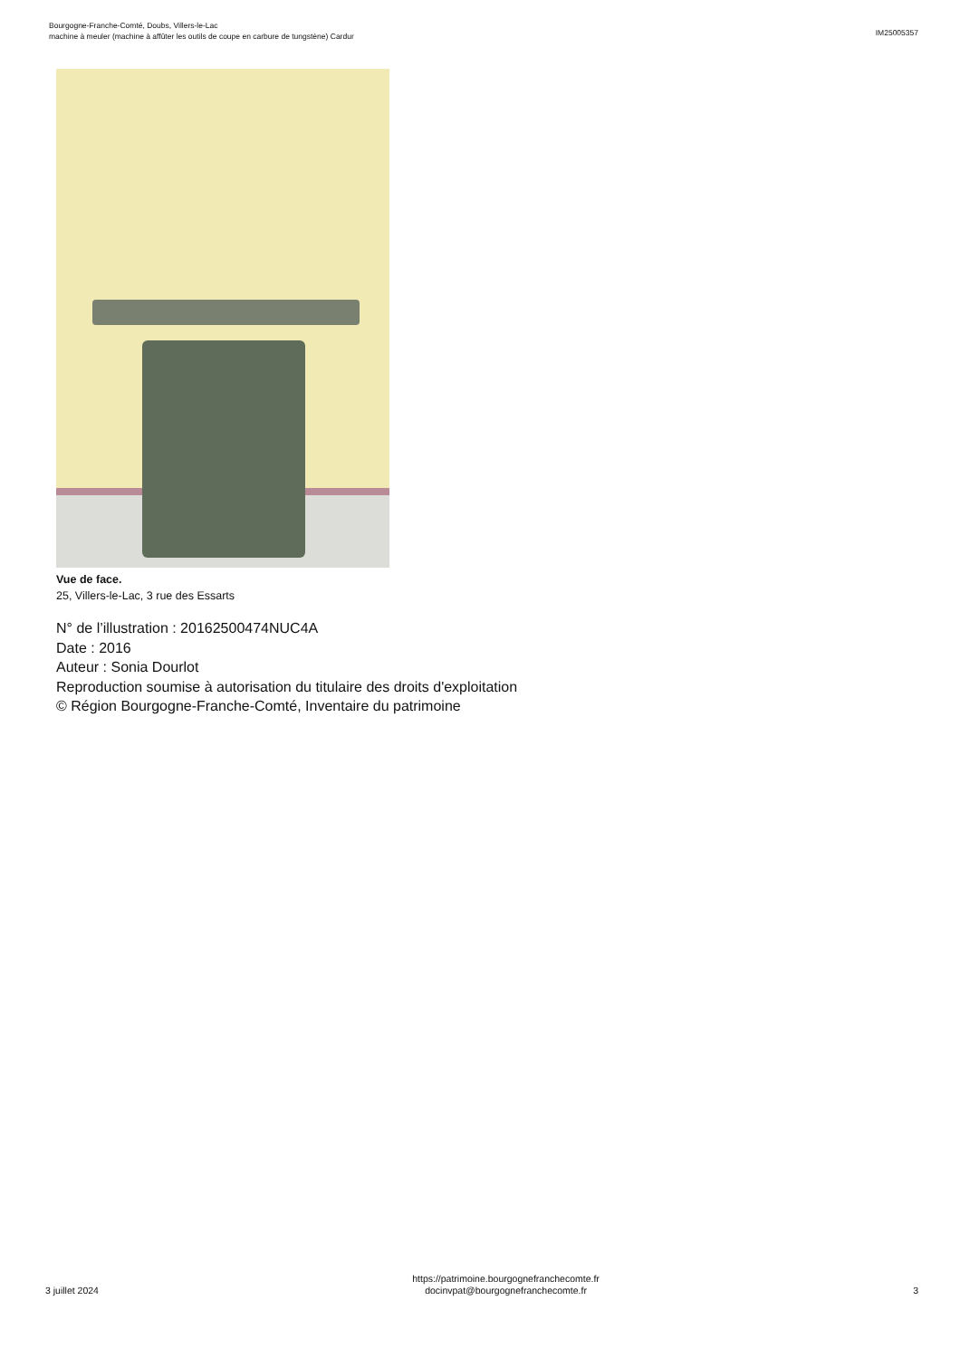Bourgogne-Franche-Comté, Doubs, Villers-le-Lac
machine à meuler (machine à affûter les outils de coupe en carbure de tungstène) Cardur
IM25005357
Vue de face.
25, Villers-le-Lac, 3 rue des Essarts
N° de l’illustration : 20162500474NUC4A
Date : 2016
Auteur : Sonia Dourlot
Reproduction soumise à autorisation du titulaire des droits d'exploitation
© Région Bourgogne-Franche-Comté, Inventaire du patrimoine
3 juillet 2024
https://patrimoine.bourgognefranchecomte.fr
docinvpat@bourgognefranchecomte.fr
3